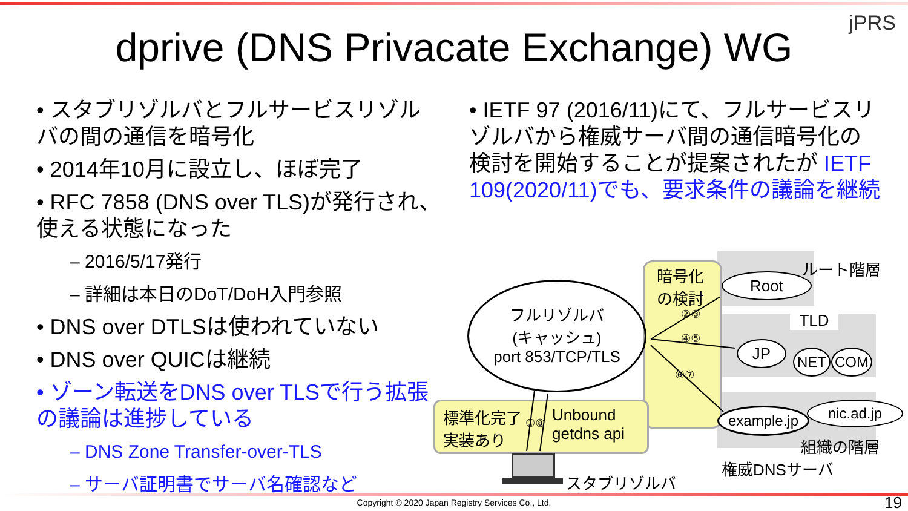jPRS
dprive (DNS Privacate Exchange) WG
• スタブリゾルバとフルサービスリゾルバの間の通信を暗号化
• 2014年10月に設立し、ほぼ完了
• RFC 7858 (DNS over TLS)が発行され、使える状態になった
– 2016/5/17発行
– 詳細は本日のDoT/DoH入門参照
• DNS over DTLSは使われていない
• DNS over QUICは継続
• ゾーン転送をDNS over TLSで行う拡張の議論は進捗している
– DNS Zone Transfer-over-TLS
– サーバ証明書でサーバ名確認など
• IETF 97 (2016/11)にて、フルサービスリゾルバから権威サーバ間の通信暗号化の検討を開始することが提案されたが IETF 109(2020/11)でも、要求条件の議論を継続
フルリゾルバ
(キャッシュ)
port 853/TCP/TLS
暗号化
の検討
ルート階層
Root
TLD
JP NET COM
example.jp nic.ad.jp
組織の階層
権威DNSサーバ
標準化完了
実装あり
Unbound
getdns api
スタブリゾルバ
②③
④⑤
⑥⑦
①⑧
Copyright © 2020 Japan Registry Services Co., Ltd. 19